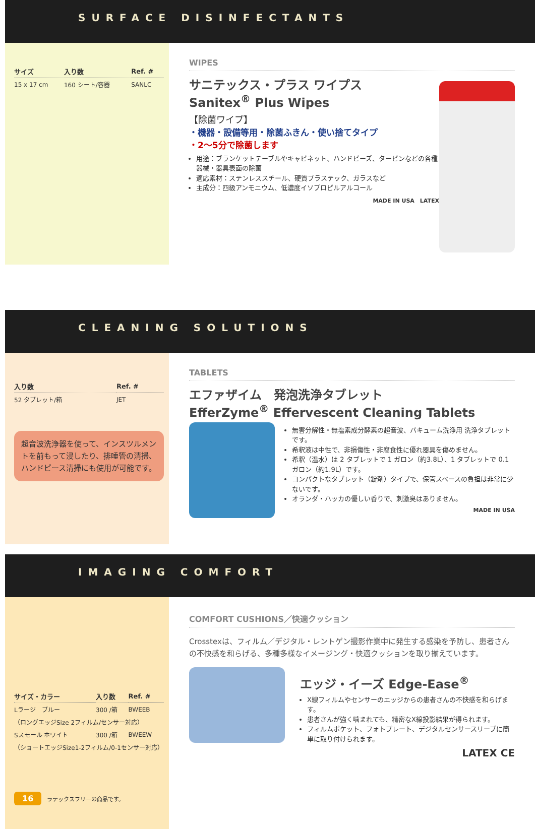SURFACE DISINFECTANTS
| サイズ | 入り数 | Ref. # |
| --- | --- | --- |
| 15 x 17 cm | 160 シート/容器 | SANLC |
WIPES
サニテックス・プラス ワイプス
Sanitex<sup>®</sup> Plus Wipes
【除菌ワイプ】
・機器・設備等用・除菌ふきん・使い捨てタイプ
・2～5分で除菌します
用途：ブランケットテーブルやキャビネット、ハンドビーズ、タービンなどの各種器械・器具表面の除菌
適応素材：ステンレススチール、硬質プラステック、ガラスなど
主成分：四級アンモニウム、低濃度イソプロピルアルコール
MADE IN USA　LATEX
CLEANING SOLUTIONS
| 入り数 | Ref. # |
| --- | --- |
| 52 タブレット/箱 | JET |
超音波洗浄器を使って、インスツルメントを前もって浸したり、排唾管の清掃、ハンドピース清掃にも使用が可能です。
TABLETS
エファザイム　発泡洗浄タブレット
EfferZyme<sup>®</sup> Effervescent Cleaning Tablets
無害分解性・無塩素成分酵素の超音波、バキューム洗浄用 洗浄タブレットです。
希釈液は中性で、非損傷性・非腐食性に優れ器具を傷めません。
希釈（温水）は 2 タブレットで 1 ガロン（約3.8L）、1 タブレットで 0.1ガロン（約1.9L）です。
コンパクトなタブレット（錠剤）タイプで、保管スペースの負担は非常に少ないです。
オランダ・ハッカの優しい香りで、刺激臭はありません。
MADE IN USA
IMAGING COMFORT
| サイズ・カラー | 入り数 | Ref. # |
| --- | --- | --- |
| Lラージ ブルー | 300 /箱 | BWEEB |
| （ロングエッジSize 2フィルム/センサー対応） | | |
| Sスモール ホワイト | 300 /箱 | BWEEW |
| （ショートエッジSize1-2フィルム/0-1センサー対応） | | |
16　ラテックスフリーの商品です。
COMFORT CUSHIONS／快適クッション
Crosstexは、フィルム／デジタル・レントゲン撮影作業中に発生する感染を予防し、患者さんの不快感を和らげる、多種多様なイメージング・快適クッションを取り揃えています。
エッジ・イーズ Edge-Ease<sup>®</sup>
X線フィルムやセンサーのエッジからの患者さんの不快感を和らげます。
患者さんが強く噛まれても、精密なX線投影結果が得られます。
フィルムポケット、フォトプレート、デジタルセンサースリーブに簡単に取り付けられます。
LATEX CE